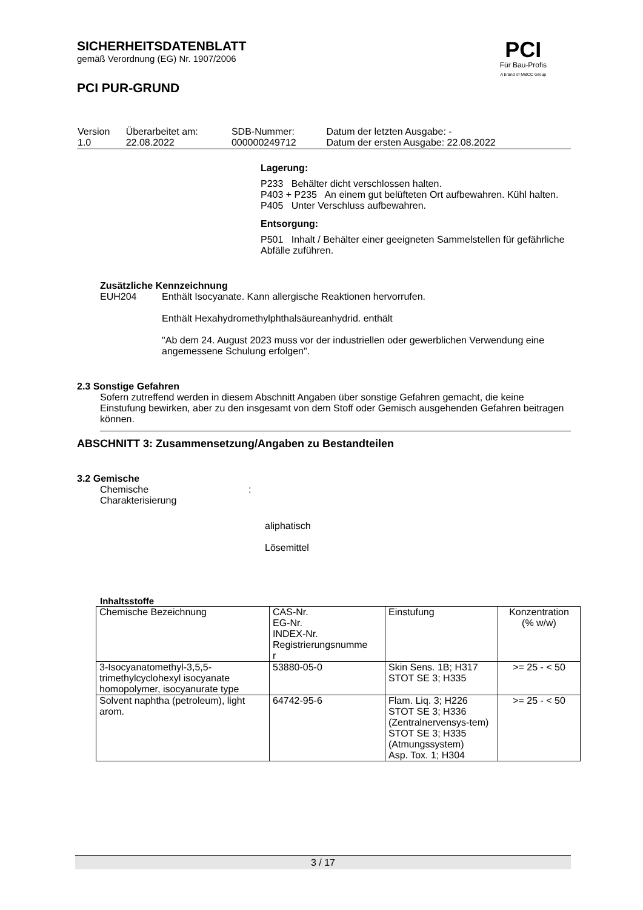SICHERHEITSDATENBLATT
gemäß Verordnung (EG) Nr. 1907/2006
PCI PUR-GRUND
PCI
Für Bau-Profis
A brand of MBCC Group
| Version 1.0 | Überarbeitet am: 22.08.2022 | SDB-Nummer: 000000249712 | Datum der letzten Ausgabe: - Datum der ersten Ausgabe: 22.08.2022 |
Lagerung:
P233 Behälter dicht verschlossen halten.
P403 + P235 An einem gut belüfteten Ort aufbewahren. Kühl halten.
P405 Unter Verschluss aufbewahren.
Entsorgung:
P501 Inhalt / Behälter einer geeigneten Sammelstellen für gefährliche Abfälle zuführen.
Zusätzliche Kennzeichnung
EUH204 Enthält Isocyanate. Kann allergische Reaktionen hervorrufen.
Enthält Hexahydromethylphthalsäureanhydrid. enthält
"Ab dem 24. August 2023 muss vor der industriellen oder gewerblichen Verwendung eine angemessene Schulung erfolgen".
2.3 Sonstige Gefahren
Sofern zutreffend werden in diesem Abschnitt Angaben über sonstige Gefahren gemacht, die keine Einstufung bewirken, aber zu den insgesamt von dem Stoff oder Gemisch ausgehenden Gefahren beitragen können.
ABSCHNITT 3: Zusammensetzung/Angaben zu Bestandteilen
3.2 Gemische
Chemische
Charakterisierung
:
aliphatisch
Lösemittel
Inhaltsstoffe
| Chemische Bezeichnung | CAS-Nr. EG-Nr. INDEX-Nr. Registrierungsnumme r | Einstufung | Konzentration (% w/w) |
| --- | --- | --- | --- |
| 3-Isocyanatomethyl-3,5,5-trimethylcyclohexyl isocyanate homopolymer, isocyanurate type | 53880-05-0 | Skin Sens. 1B; H317 STOT SE 3; H335 | >= 25 - < 50 |
| Solvent naphtha (petroleum), light arom. | 64742-95-6 | Flam. Liq. 3; H226 STOT SE 3; H336 (Zentralnervensys-tem) STOT SE 3; H335 (Atmungssystem) Asp. Tox. 1; H304 | >= 25 - < 50 |
3 / 17